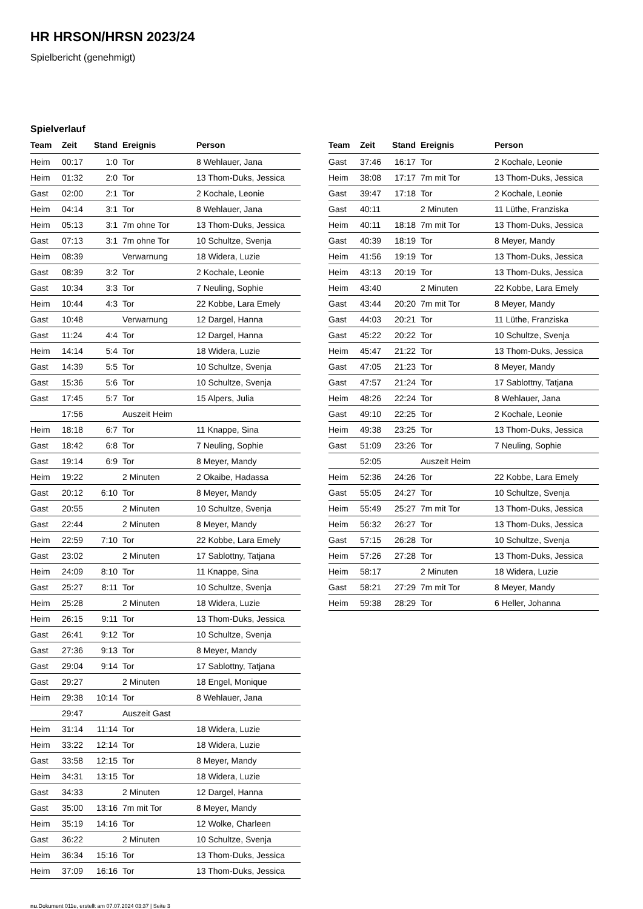HR HRSON/HRSN 2023/24
Spielbericht (genehmigt)
Spielverlauf
| Team | Zeit | Stand | Ereignis | Person |
| --- | --- | --- | --- | --- |
| Heim | 00:17 | 1:0 | Tor | 8 Wehlauer, Jana |
| Heim | 01:32 | 2:0 | Tor | 13 Thom-Duks, Jessica |
| Gast | 02:00 | 2:1 | Tor | 2 Kochale, Leonie |
| Heim | 04:14 | 3:1 | Tor | 8 Wehlauer, Jana |
| Heim | 05:13 | 3:1 | 7m ohne Tor | 13 Thom-Duks, Jessica |
| Gast | 07:13 | 3:1 | 7m ohne Tor | 10 Schultze, Svenja |
| Heim | 08:39 | | Verwarnung | 18 Widera, Luzie |
| Gast | 08:39 | 3:2 | Tor | 2 Kochale, Leonie |
| Gast | 10:34 | 3:3 | Tor | 7 Neuling, Sophie |
| Heim | 10:44 | 4:3 | Tor | 22 Kobbe, Lara Emely |
| Gast | 10:48 | | Verwarnung | 12 Dargel, Hanna |
| Gast | 11:24 | 4:4 | Tor | 12 Dargel, Hanna |
| Heim | 14:14 | 5:4 | Tor | 18 Widera, Luzie |
| Gast | 14:39 | 5:5 | Tor | 10 Schultze, Svenja |
| Gast | 15:36 | 5:6 | Tor | 10 Schultze, Svenja |
| Gast | 17:45 | 5:7 | Tor | 15 Alpers, Julia |
| | 17:56 | | Auszeit Heim | |
| Heim | 18:18 | 6:7 | Tor | 11 Knappe, Sina |
| Gast | 18:42 | 6:8 | Tor | 7 Neuling, Sophie |
| Gast | 19:14 | 6:9 | Tor | 8 Meyer, Mandy |
| Heim | 19:22 | | 2 Minuten | 2 Okaibe, Hadassa |
| Gast | 20:12 | 6:10 | Tor | 8 Meyer, Mandy |
| Gast | 20:55 | | 2 Minuten | 10 Schultze, Svenja |
| Gast | 22:44 | | 2 Minuten | 8 Meyer, Mandy |
| Heim | 22:59 | 7:10 | Tor | 22 Kobbe, Lara Emely |
| Gast | 23:02 | | 2 Minuten | 17 Sablottny, Tatjana |
| Heim | 24:09 | 8:10 | Tor | 11 Knappe, Sina |
| Gast | 25:27 | 8:11 | Tor | 10 Schultze, Svenja |
| Heim | 25:28 | | 2 Minuten | 18 Widera, Luzie |
| Heim | 26:15 | 9:11 | Tor | 13 Thom-Duks, Jessica |
| Gast | 26:41 | 9:12 | Tor | 10 Schultze, Svenja |
| Gast | 27:36 | 9:13 | Tor | 8 Meyer, Mandy |
| Gast | 29:04 | 9:14 | Tor | 17 Sablottny, Tatjana |
| Gast | 29:27 | | 2 Minuten | 18 Engel, Monique |
| Heim | 29:38 | 10:14 | Tor | 8 Wehlauer, Jana |
| | 29:47 | | Auszeit Gast | |
| Heim | 31:14 | 11:14 | Tor | 18 Widera, Luzie |
| Heim | 33:22 | 12:14 | Tor | 18 Widera, Luzie |
| Gast | 33:58 | 12:15 | Tor | 8 Meyer, Mandy |
| Heim | 34:31 | 13:15 | Tor | 18 Widera, Luzie |
| Gast | 34:33 | | 2 Minuten | 12 Dargel, Hanna |
| Gast | 35:00 | 13:16 | 7m mit Tor | 8 Meyer, Mandy |
| Heim | 35:19 | 14:16 | Tor | 12 Wolke, Charleen |
| Gast | 36:22 | | 2 Minuten | 10 Schultze, Svenja |
| Heim | 36:34 | 15:16 | Tor | 13 Thom-Duks, Jessica |
| Heim | 37:09 | 16:16 | Tor | 13 Thom-Duks, Jessica |
| Team | Zeit | Stand | Ereignis | Person |
| --- | --- | --- | --- | --- |
| Gast | 37:46 | 16:17 | Tor | 2 Kochale, Leonie |
| Heim | 38:08 | 17:17 | 7m mit Tor | 13 Thom-Duks, Jessica |
| Gast | 39:47 | 17:18 | Tor | 2 Kochale, Leonie |
| Gast | 40:11 | | 2 Minuten | 11 Lüthe, Franziska |
| Heim | 40:11 | 18:18 | 7m mit Tor | 13 Thom-Duks, Jessica |
| Gast | 40:39 | 18:19 | Tor | 8 Meyer, Mandy |
| Heim | 41:56 | 19:19 | Tor | 13 Thom-Duks, Jessica |
| Heim | 43:13 | 20:19 | Tor | 13 Thom-Duks, Jessica |
| Heim | 43:40 | | 2 Minuten | 22 Kobbe, Lara Emely |
| Gast | 43:44 | 20:20 | 7m mit Tor | 8 Meyer, Mandy |
| Gast | 44:03 | 20:21 | Tor | 11 Lüthe, Franziska |
| Gast | 45:22 | 20:22 | Tor | 10 Schultze, Svenja |
| Heim | 45:47 | 21:22 | Tor | 13 Thom-Duks, Jessica |
| Gast | 47:05 | 21:23 | Tor | 8 Meyer, Mandy |
| Gast | 47:57 | 21:24 | Tor | 17 Sablottny, Tatjana |
| Heim | 48:26 | 22:24 | Tor | 8 Wehlauer, Jana |
| Gast | 49:10 | 22:25 | Tor | 2 Kochale, Leonie |
| Heim | 49:38 | 23:25 | Tor | 13 Thom-Duks, Jessica |
| Gast | 51:09 | 23:26 | Tor | 7 Neuling, Sophie |
| | 52:05 | | Auszeit Heim | |
| Heim | 52:36 | 24:26 | Tor | 22 Kobbe, Lara Emely |
| Gast | 55:05 | 24:27 | Tor | 10 Schultze, Svenja |
| Heim | 55:49 | 25:27 | 7m mit Tor | 13 Thom-Duks, Jessica |
| Heim | 56:32 | 26:27 | Tor | 13 Thom-Duks, Jessica |
| Gast | 57:15 | 26:28 | Tor | 10 Schultze, Svenja |
| Heim | 57:26 | 27:28 | Tor | 13 Thom-Duks, Jessica |
| Heim | 58:17 | | 2 Minuten | 18 Widera, Luzie |
| Gast | 58:21 | 27:29 | 7m mit Tor | 8 Meyer, Mandy |
| Heim | 59:38 | 28:29 | Tor | 6 Heller, Johanna |
nu.Dokument 011e, erstellt am 07.07.2024 03:37 | Seite 3